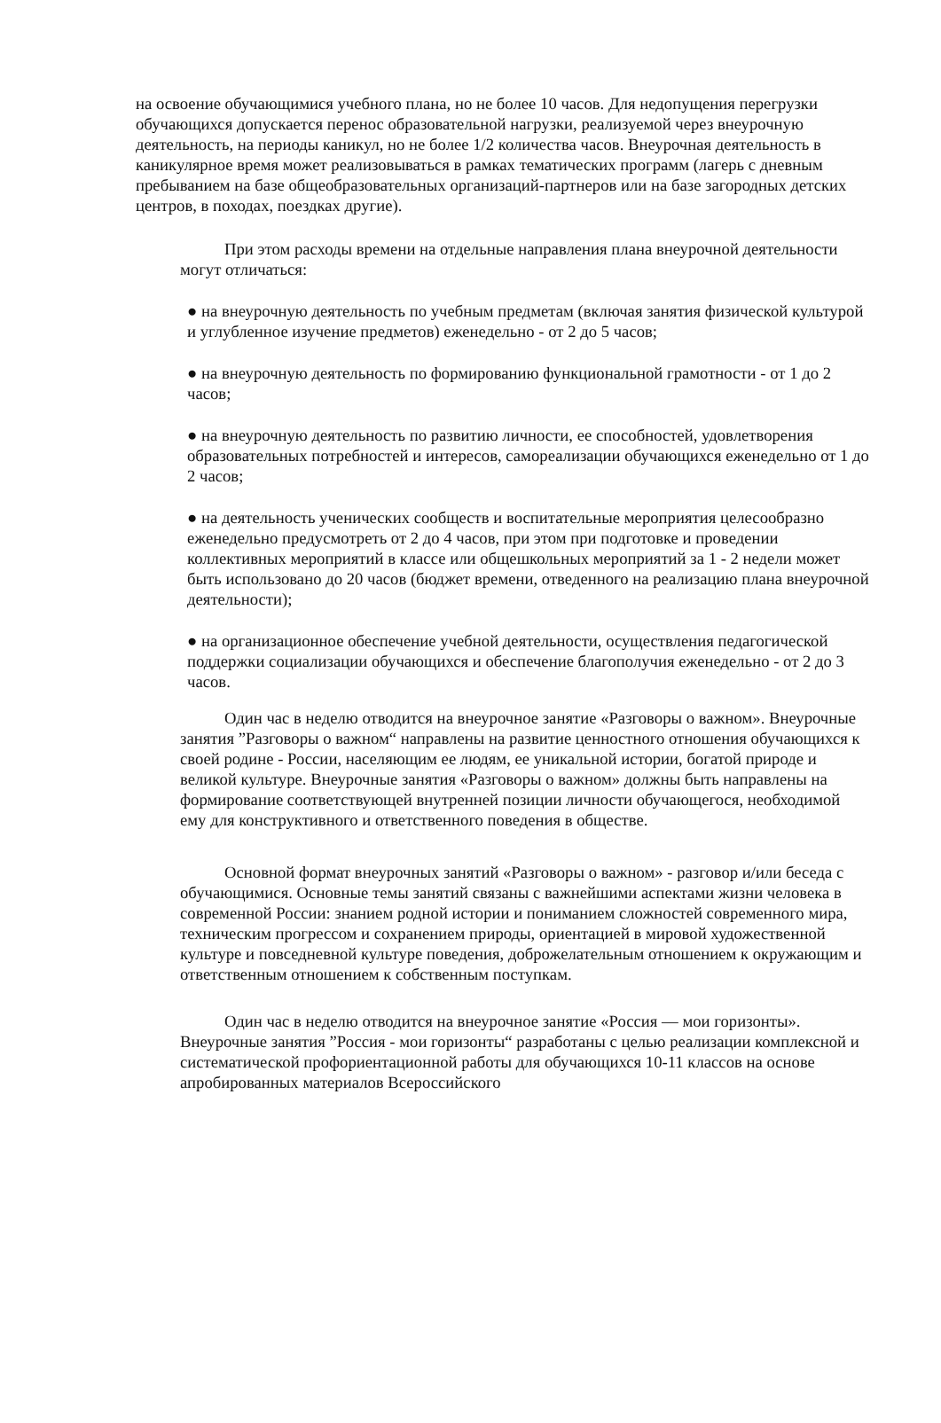на освоение обучающимися учебного плана, но не более 10 часов. Для недопущения перегрузки обучающихся допускается перенос образовательной нагрузки, реализуемой через внеурочную деятельность, на периоды каникул, но не более 1/2 количества часов. Внеурочная деятельность в каникулярное время может реализовываться в рамках тематических программ (лагерь с дневным пребыванием на базе общеобразовательных организаций-партнеров или на базе загородных детских центров, в походах, поездках другие).
При этом расходы времени на отдельные направления плана внеурочной деятельности могут отличаться:
● на внеурочную деятельность по учебным предметам (включая занятия физической культурой и углубленное изучение предметов) еженедельно - от 2 до 5 часов;
● на внеурочную деятельность по формированию функциональной грамотности - от 1 до 2 часов;
● на внеурочную деятельность по развитию личности, ее способностей, удовлетворения образовательных потребностей и интересов, самореализации обучающихся еженедельно от 1 до 2 часов;
● на деятельность ученических сообществ и воспитательные мероприятия целесообразно еженедельно предусмотреть от 2 до 4 часов, при этом при подготовке и проведении коллективных мероприятий в классе или общешкольных мероприятий за 1 - 2 недели может быть использовано до 20 часов (бюджет времени, отведенного на реализацию плана внеурочной деятельности);
● на организационное обеспечение учебной деятельности, осуществления педагогической поддержки социализации обучающихся и обеспечение благополучия еженедельно - от 2 до 3 часов.
Один час в неделю отводится на внеурочное занятие «Разговоры о важном». Внеурочные занятия ”Разговоры о важном“ направлены на развитие ценностного отношения обучающихся к своей родине - России, населяющим ее людям, ее уникальной истории, богатой природе и великой культуре. Внеурочные занятия «Разговоры о важном» должны быть направлены на формирование соответствующей внутренней позиции личности обучающегося, необходимой ему для конструктивного и ответственного поведения в обществе.
Основной формат внеурочных занятий «Разговоры о важном» - разговор и/или беседа с обучающимися. Основные темы занятий связаны с важнейшими аспектами жизни человека в современной России: знанием родной истории и пониманием сложностей современного мира, техническим прогрессом и сохранением природы, ориентацией в мировой художественной культуре и повседневной культуре поведения, доброжелательным отношением к окружающим и ответственным отношением к собственным поступкам.
Один час в неделю отводится на внеурочное занятие «Россия — мои горизонты». Внеурочные занятия ”Россия - мои горизонты“ разработаны с целью реализации комплексной и систематической профориентационной работы для обучающихся 10-11 классов на основе апробированных материалов Всероссийского